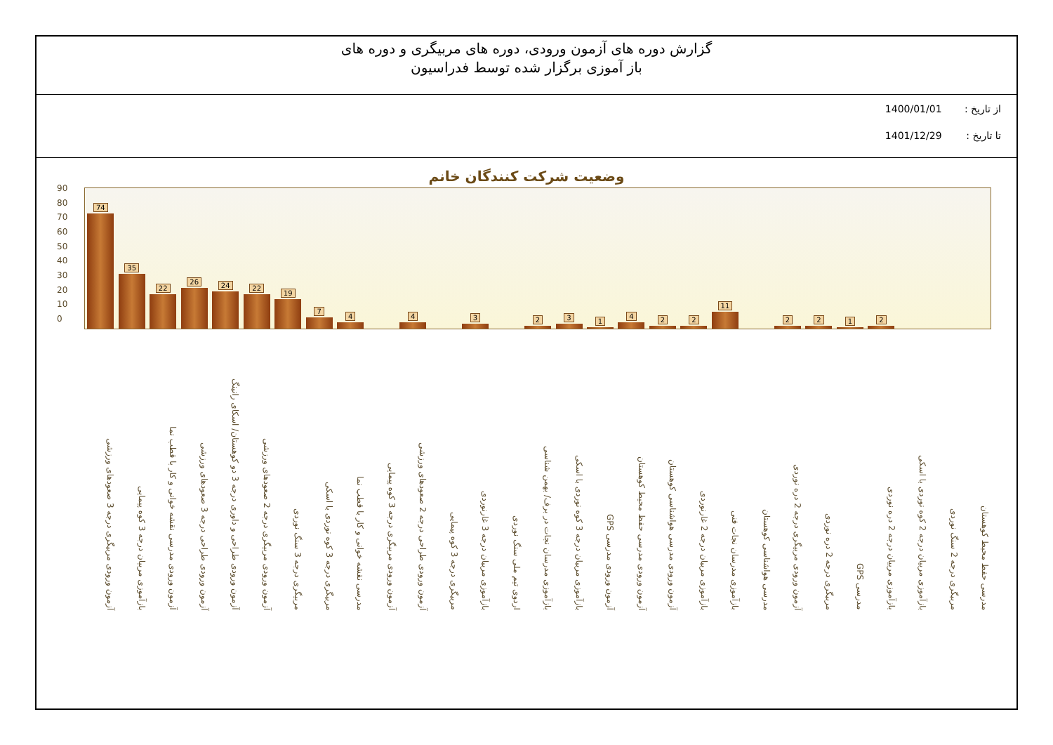گزارش دوره های آزمون ورودی، دوره های مربیگری و دوره های
باز آموزی برگزار شده توسط فدراسیون
از تاریخ : 1400/01/01
تا تاریخ : 1401/12/29
وضعیت شرکت کنندگان خانم
90
80
70
60
50
40
30
20
10
0
74
35
22
26
24
22
19
7
4
4
3
2
3
1
4
2
2
11
2
2
1
2
آزمون ورودی مربیگری درجه 3 صعودهای ورزشی
بازآموزی مربیان درجه 3 کوه پیمایی
آزمون ورودی مدرسی نقشه خوانی و کار با قطب نما
آزمون ورودی طراحی درجه 3 صعودهای ورزشی
آزمون ورودی طراحی و داوری درجه 3 دو کوهستان/ اسکای رانینگ
آزمون ورودی مربیگری درجه 2 صعودهای ورزشی
مربیگری درجه 3 سنگ نوردی
مربیگری درجه 3 کوه نوردی با اسکی
مدرسی نقشه خوانی و کار با قطب نما
آزمون ورودی مربیگری درجه 3 کوه پیمایی
آزمون ورودی طراحی درجه 2 صعودهای ورزشی
مربیگری درجه 3 کوه پیمایی
بازآموزی مربیان درجه 3 غارنوردی
اردوی تیم ملی سنگ نوردی
بازآموزی مدرسان نجات در برف/ بهمن شناسی
بازآموزی مربیان درجه 3 کوه نوردی با اسکی
آزمون ورودی مدرسی GPS
آزمون ورودی مدرسی حفظ محیط کوهستان
آزمون ورودی مدرسی هواشناسی کوهستان
بازآموزی مربیان درجه 2 غارنوردی
بازآموزی مدرسان نجات فنی
مدرسی هواشناسی کوهستان
آزمون ورودی مربیگری درجه 2 دره نوردی
مربیگری درجه 2 دره نوردی
مدرسی GPS
بازآموزی مربیان درجه 2 دره نوردی
بازآموزی مربیان درجه 2 کوه نوردی با اسکی
مربیگری درجه 2 سنگ نوردی
مدرسی حفظ محیط کوهستان